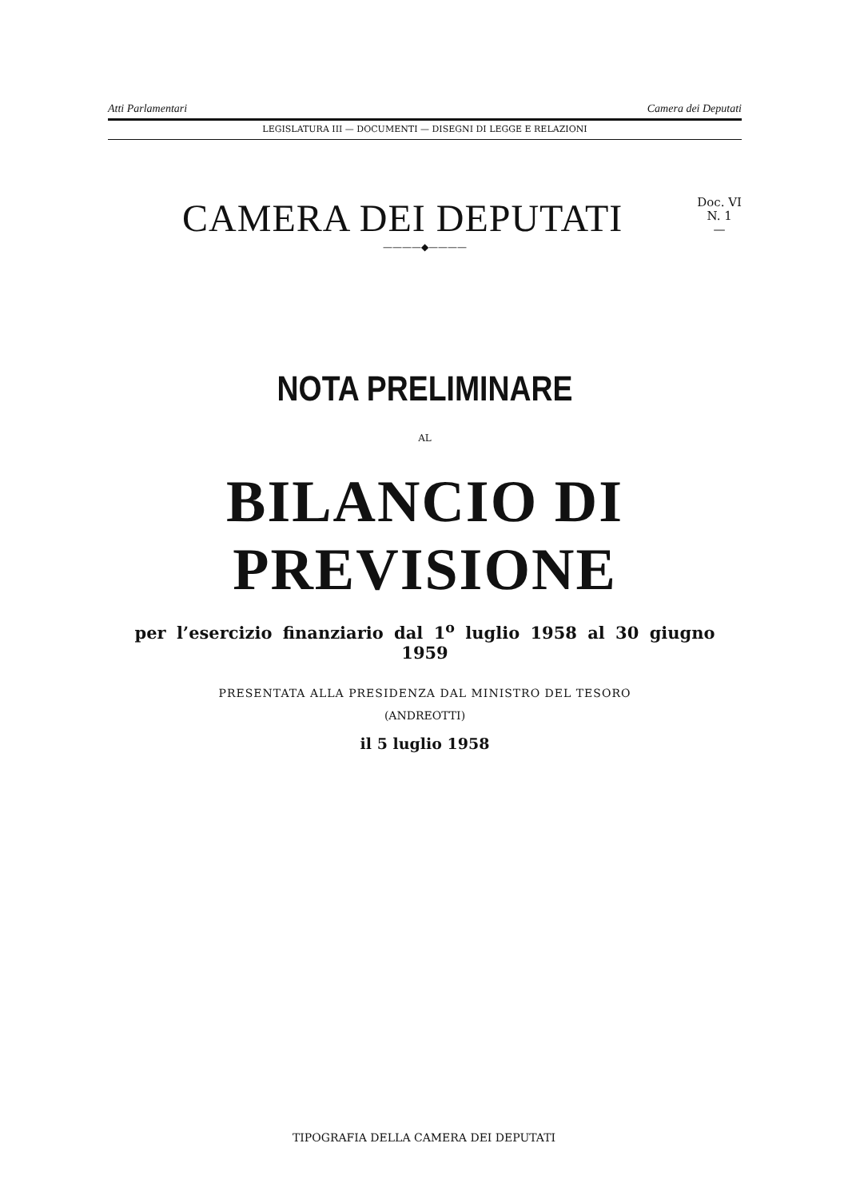Atti Parlamentari Camera dei Deputati
LEGISLATURA III — DOCUMENTI — DISEGNI DI LEGGE E RELAZIONI
CAMERA DEI DEPUTATI
Doc. VI
N. 1
—
————◆————
NOTA PRELIMINARE
AL
BILANCIO DI PREVISIONE
per l’esercizio finanziario dal 1<sup>o</sup> luglio 1958 al 30 giugno 1959
PRESENTATA ALLA PRESIDENZA DAL MINISTRO DEL TESORO
(ANDREOTTI)
il 5 luglio 1958
TIPOGRAFIA DELLA CAMERA DEI DEPUTATI